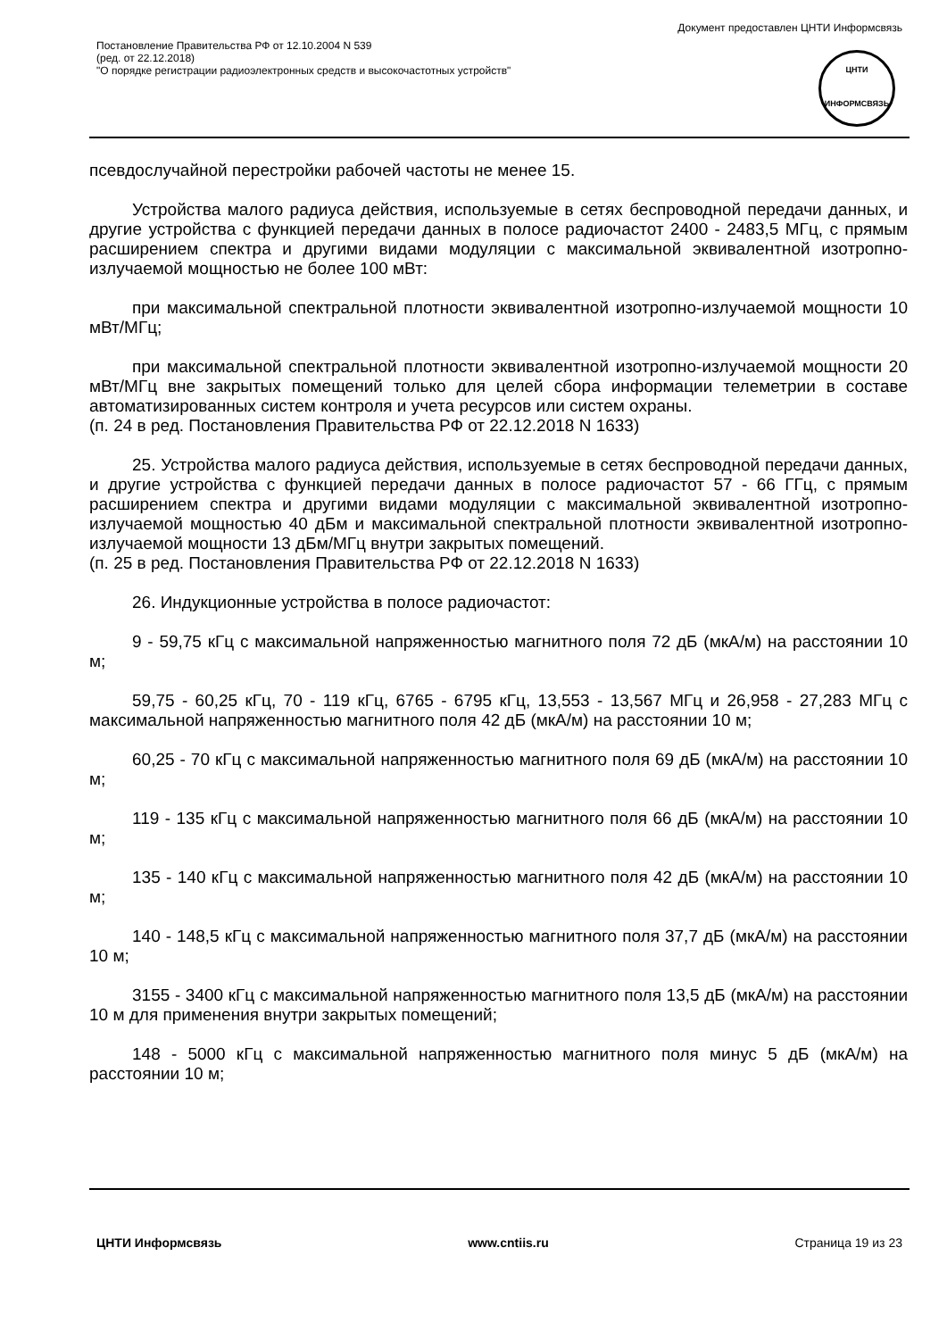Документ предоставлен ЦНТИ Информсвязь
Постановление Правительства РФ от 12.10.2004 N 539
(ред. от 22.12.2018)
"О порядке регистрации радиоэлектронных средств и высокочастотных устройств"
ЦНТИ
ИНФОРМСВЯЗЬ
псевдослучайной перестройки рабочей частоты не менее 15.
Устройства малого радиуса действия, используемые в сетях беспроводной передачи данных, и другие устройства с функцией передачи данных в полосе радиочастот 2400 - 2483,5 МГц, с прямым расширением спектра и другими видами модуляции с максимальной эквивалентной изотропно-излучаемой мощностью не более 100 мВт:
при максимальной спектральной плотности эквивалентной изотропно-излучаемой мощности 10 мВт/МГц;
при максимальной спектральной плотности эквивалентной изотропно-излучаемой мощности 20 мВт/МГц вне закрытых помещений только для целей сбора информации телеметрии в составе автоматизированных систем контроля и учета ресурсов или систем охраны.
(п. 24 в ред. Постановления Правительства РФ от 22.12.2018 N 1633)
25. Устройства малого радиуса действия, используемые в сетях беспроводной передачи данных, и другие устройства с функцией передачи данных в полосе радиочастот 57 - 66 ГГц, с прямым расширением спектра и другими видами модуляции с максимальной эквивалентной изотропно-излучаемой мощностью 40 дБм и максимальной спектральной плотности эквивалентной изотропно-излучаемой мощности 13 дБм/МГц внутри закрытых помещений.
(п. 25 в ред. Постановления Правительства РФ от 22.12.2018 N 1633)
26. Индукционные устройства в полосе радиочастот:
9 - 59,75 кГц с максимальной напряженностью магнитного поля 72 дБ (мкА/м) на расстоянии 10 м;
59,75 - 60,25 кГц, 70 - 119 кГц, 6765 - 6795 кГц, 13,553 - 13,567 МГц и 26,958 - 27,283 МГц с максимальной напряженностью магнитного поля 42 дБ (мкА/м) на расстоянии 10 м;
60,25 - 70 кГц с максимальной напряженностью магнитного поля 69 дБ (мкА/м) на расстоянии 10 м;
119 - 135 кГц с максимальной напряженностью магнитного поля 66 дБ (мкА/м) на расстоянии 10 м;
135 - 140 кГц с максимальной напряженностью магнитного поля 42 дБ (мкА/м) на расстоянии 10 м;
140 - 148,5 кГц с максимальной напряженностью магнитного поля 37,7 дБ (мкА/м) на расстоянии 10 м;
3155 - 3400 кГц с максимальной напряженностью магнитного поля 13,5 дБ (мкА/м) на расстоянии 10 м для применения внутри закрытых помещений;
148 - 5000 кГц с максимальной напряженностью магнитного поля минус 5 дБ (мкА/м) на расстоянии 10 м;
ЦНТИ Информсвязь www.cntiis.ru Страница 19 из 23